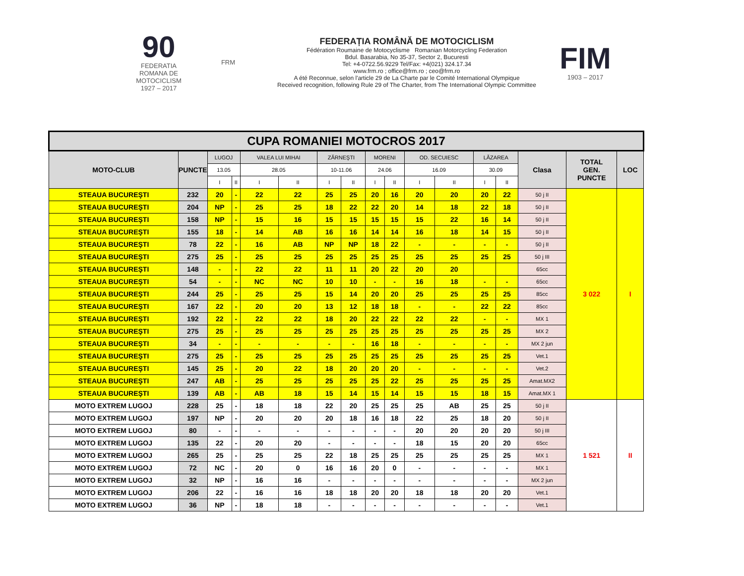90
FEDERATIA ROMANA DE MOTOCICLISM
1927 – 2017
FRM
FEDERAȚIA ROMÂNĂ DE MOTOCICLISM
Fédération Roumaine de Motocyclisme Romanian Motorcycling Federation
Bdul. Basarabia, No 35-37, Sector 2, Bucuresti
Tel: +4-0722.56.9229 Tel/Fax: +4(021) 324.17.34
www.frm.ro ; office@frm.ro ; ceo@frm.ro
A été Reconnue, selon l'article 29 de La Charte par le Comité International Olympique
Received recognition, following Rule 29 of The Charter, from The International Olympic Committee
FIM
1903 – 2017
| CUPA ROMANIEI MOTOCROS 2017 | | | | | | | | | | | | | | | | |
| MOTO-CLUB | PUNCTE | LUGOJ | | VALEA LUI MIHAI | | ZĂRNEŞTI | | MORENI | | OD. SECUIESC | | LĂZAREA | | Clasa | TOTAL GEN. PUNCTE | LOC |
| | | 13.05 | | 28.05 | | 10-11.06 | | 24.06 | | 16.09 | | 30.09 | | | | |
| | | I | II | I | II | I | II | I | II | I | II | I | II | | | |
| STEAUA BUCUREŞTI | 232 | 20 | - | 22 | 22 | 25 | 25 | 20 | 16 | 20 | 20 | 20 | 22 | 50 j II | 3 022 | I |
| STEAUA BUCUREŞTI | 204 | NP | - | 25 | 25 | 18 | 22 | 22 | 20 | 14 | 18 | 22 | 18 | 50 j II | | |
| STEAUA BUCUREŞTI | 158 | NP | - | 15 | 16 | 15 | 15 | 15 | 15 | 15 | 22 | 16 | 14 | 50 j II | | |
| STEAUA BUCUREŞTI | 155 | 18 | - | 14 | AB | 16 | 16 | 14 | 14 | 16 | 18 | 14 | 15 | 50 j II | | |
| STEAUA BUCUREŞTI | 78 | 22 | - | 16 | AB | NP | NP | 18 | 22 | - | - | - | - | 50 j II | | |
| STEAUA BUCUREŞTI | 275 | 25 | - | 25 | 25 | 25 | 25 | 25 | 25 | 25 | 25 | 25 | 25 | 50 j III | | |
| STEAUA BUCUREŞTI | 148 | - | - | 22 | 22 | 11 | 11 | 20 | 22 | 20 | 20 | | | 65cc | | |
| STEAUA BUCUREŞTI | 54 | - | - | NC | NC | 10 | 10 | - | - | 16 | 18 | - | - | 65cc | | |
| STEAUA BUCUREŞTI | 244 | 25 | - | 25 | 25 | 15 | 14 | 20 | 20 | 25 | 25 | 25 | 25 | 85cc | | |
| STEAUA BUCUREŞTI | 167 | 22 | - | 20 | 20 | 13 | 12 | 18 | 18 | - | - | 22 | 22 | 85cc | | |
| STEAUA BUCUREŞTI | 192 | 22 | - | 22 | 22 | 18 | 20 | 22 | 22 | 22 | 22 | - | - | MX 1 | | |
| STEAUA BUCUREŞTI | 275 | 25 | - | 25 | 25 | 25 | 25 | 25 | 25 | 25 | 25 | 25 | 25 | MX 2 | | |
| STEAUA BUCUREŞTI | 34 | - | - | - | - | - | - | 16 | 18 | - | - | - | - | MX 2 jun | | |
| STEAUA BUCUREŞTI | 275 | 25 | - | 25 | 25 | 25 | 25 | 25 | 25 | 25 | 25 | 25 | 25 | Vet.1 | | |
| STEAUA BUCUREŞTI | 145 | 25 | - | 20 | 22 | 18 | 20 | 20 | 20 | - | - | - | - | Vet.2 | | |
| STEAUA BUCUREŞTI | 247 | AB | - | 25 | 25 | 25 | 25 | 25 | 22 | 25 | 25 | 25 | 25 | Amat.MX2 | | |
| STEAUA BUCUREŞTI | 139 | AB | - | AB | 18 | 15 | 14 | 15 | 14 | 15 | 15 | 18 | 15 | Amat.MX 1 | | |
| MOTO EXTREM LUGOJ | 228 | 25 | - | 18 | 18 | 22 | 20 | 25 | 25 | 25 | AB | 25 | 25 | 50 j II | 1 521 | II |
| MOTO EXTREM LUGOJ | 197 | NP | - | 20 | 20 | 20 | 18 | 16 | 18 | 22 | 25 | 18 | 20 | 50 j II | | |
| MOTO EXTREM LUGOJ | 80 | - | - | - | - | - | - | - | - | 20 | 20 | 20 | 20 | 50 j III | | |
| MOTO EXTREM LUGOJ | 135 | 22 | - | 20 | 20 | - | - | - | - | 18 | 15 | 20 | 20 | 65cc | | |
| MOTO EXTREM LUGOJ | 265 | 25 | - | 25 | 25 | 22 | 18 | 25 | 25 | 25 | 25 | 25 | 25 | MX 1 | | |
| MOTO EXTREM LUGOJ | 72 | NC | - | 20 | 0 | 16 | 16 | 20 | 0 | - | - | - | - | MX 1 | | |
| MOTO EXTREM LUGOJ | 32 | NP | - | 16 | 16 | - | - | - | - | - | - | - | - | MX 2 jun | | |
| MOTO EXTREM LUGOJ | 206 | 22 | - | 16 | 16 | 18 | 18 | 20 | 20 | 18 | 18 | 20 | 20 | Vet.1 | | |
| MOTO EXTREM LUGOJ | 36 | NP | - | 18 | 18 | - | - | - | - | - | - | - | - | Vet.1 | | |